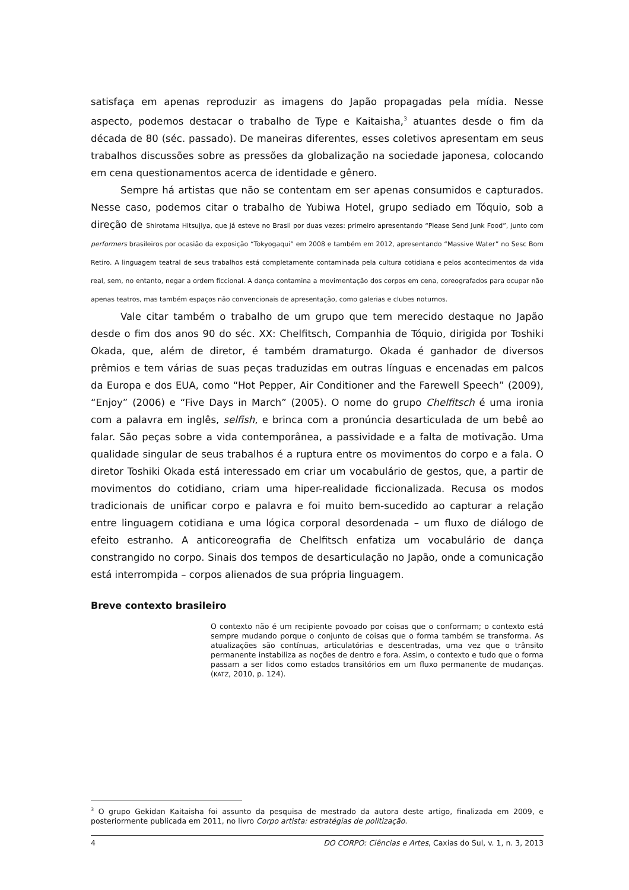satisfaça em apenas reproduzir as imagens do Japão propagadas pela mídia. Nesse aspecto, podemos destacar o trabalho de Type e Kaitaisha,<sup>3</sup> atuantes desde o fim da década de 80 (séc. passado). De maneiras diferentes, esses coletivos apresentam em seus trabalhos discussões sobre as pressões da globalização na sociedade japonesa, colocando em cena questionamentos acerca de identidade e gênero.
Sempre há artistas que não se contentam em ser apenas consumidos e capturados. Nesse caso, podemos citar o trabalho de Yubiwa Hotel, grupo sediado em Tóquio, sob a direção de Shirotama Hitsujiya, que já esteve no Brasil por duas vezes: primeiro apresentando “Please Send Junk Food”, junto com performers brasileiros por ocasião da exposição “Tokyogaqui” em 2008 e também em 2012, apresentando “Massive Water” no Sesc Bom Retiro. A linguagem teatral de seus trabalhos está completamente contaminada pela cultura cotidiana e pelos acontecimentos da vida real, sem, no entanto, negar a ordem ficcional. A dança contamina a movimentação dos corpos em cena, coreografados para ocupar não apenas teatros, mas também espaços não convencionais de apresentação, como galerias e clubes noturnos.
Vale citar também o trabalho de um grupo que tem merecido destaque no Japão desde o fim dos anos 90 do séc. XX: Chelfitsch, Companhia de Tóquio, dirigida por Toshiki Okada, que, além de diretor, é também dramaturgo. Okada é ganhador de diversos prêmios e tem várias de suas peças traduzidas em outras línguas e encenadas em palcos da Europa e dos EUA, como “Hot Pepper, Air Conditioner and the Farewell Speech” (2009), “Enjoy” (2006) e “Five Days in March” (2005). O nome do grupo Chelfitsch é uma ironia com a palavra em inglês, selfish, e brinca com a pronúncia desarticulada de um bebê ao falar. São peças sobre a vida contemporânea, a passividade e a falta de motivação. Uma qualidade singular de seus trabalhos é a ruptura entre os movimentos do corpo e a fala. O diretor Toshiki Okada está interessado em criar um vocabulário de gestos, que, a partir de movimentos do cotidiano, criam uma hiper-realidade ficcionalizada. Recusa os modos tradicionais de unificar corpo e palavra e foi muito bem-sucedido ao capturar a relação entre linguagem cotidiana e uma lógica corporal desordenada – um fluxo de diálogo de efeito estranho. A anticoreografia de Chelfitsch enfatiza um vocabulário de dança constrangido no corpo. Sinais dos tempos de desarticulação no Japão, onde a comunicação está interrompida – corpos alienados de sua própria linguagem.
Breve contexto brasileiro
O contexto não é um recipiente povoado por coisas que o conformam; o contexto está sempre mudando porque o conjunto de coisas que o forma também se transforma. As atualizações são contínuas, articulatórias e descentradas, uma vez que o trânsito permanente instabiliza as noções de dentro e fora. Assim, o contexto e tudo que o forma passam a ser lidos como estados transitórios em um fluxo permanente de mudanças. (KATZ, 2010, p. 124).
<sup>3</sup> O grupo Gekidan Kaitaisha foi assunto da pesquisa de mestrado da autora deste artigo, finalizada em 2009, e posteriormente publicada em 2011, no livro Corpo artista: estratégias de politização.
4 DO CORPO: Ciências e Artes, Caxias do Sul, v. 1, n. 3, 2013